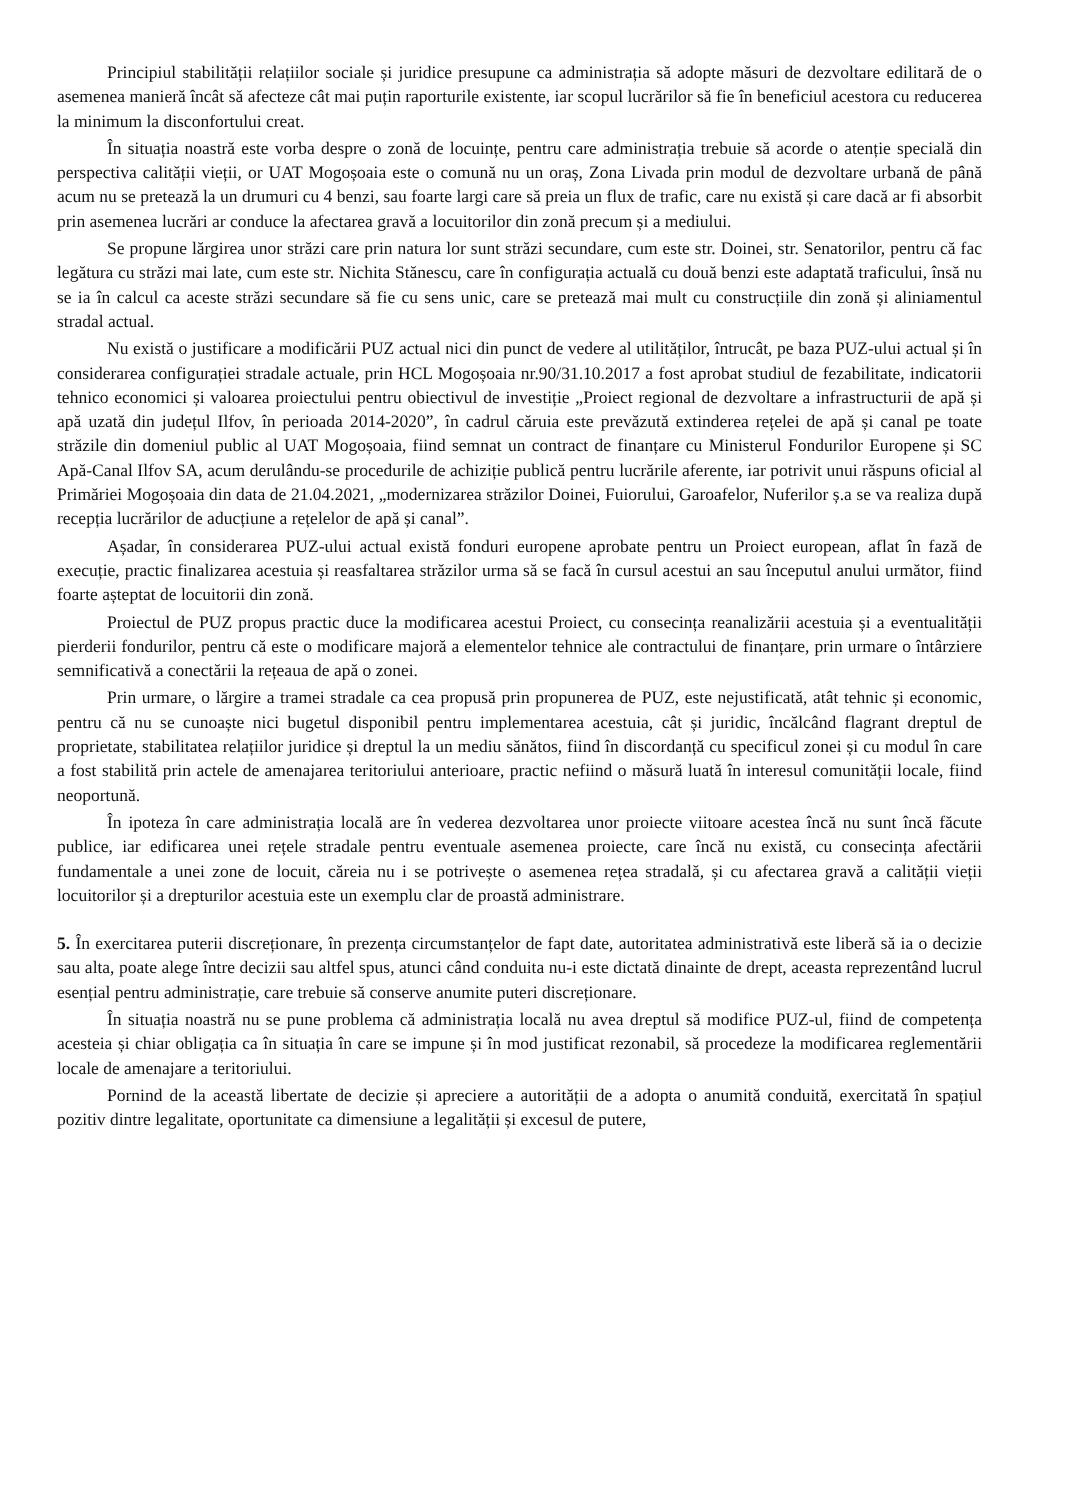Principiul stabilității relațiilor sociale și juridice presupune ca administrația să adopte măsuri de dezvoltare edilitară de o asemenea manieră încât să afecteze cât mai puțin raporturile existente, iar scopul lucrărilor să fie în beneficiul acestora cu reducerea la minimum la disconfortului creat.
În situația noastră este vorba despre o zonă de locuințe, pentru care administrația trebuie să acorde o atenție specială din perspectiva calității vieții, or UAT Mogoșoaia este o comună nu un oraș, Zona Livada prin modul de dezvoltare urbană de până acum nu se pretează la un drumuri cu 4 benzi, sau foarte largi care să preia un flux de trafic, care nu există și care dacă ar fi absorbit prin asemenea lucrări ar conduce la afectarea gravă a locuitorilor din zonă precum și a mediului.
Se propune lărgirea unor străzi care prin natura lor sunt străzi secundare, cum este str. Doinei, str. Senatorilor, pentru că fac legătura cu străzi mai late, cum este str. Nichita Stănescu, care în configurația actuală cu două benzi este adaptată traficului, însă nu se ia în calcul ca aceste străzi secundare să fie cu sens unic, care se pretează mai mult cu construcțiile din zonă și aliniamentul stradal actual.
Nu există o justificare a modificării PUZ actual nici din punct de vedere al utilităților, întrucât, pe baza PUZ-ului actual și în considerarea configurației stradale actuale, prin HCL Mogoșoaia nr.90/31.10.2017 a fost aprobat studiul de fezabilitate, indicatorii tehnico economici și valoarea proiectului pentru obiectivul de investiție „Proiect regional de dezvoltare a infrastructurii de apă și apă uzată din județul Ilfov, în perioada 2014-2020”, în cadrul căruia este prevăzută extinderea rețelei de apă și canal pe toate străzile din domeniul public al UAT Mogoșoaia, fiind semnat un contract de finanțare cu Ministerul Fondurilor Europene și SC Apă-Canal Ilfov SA, acum derulându-se procedurile de achiziție publică pentru lucrările aferente, iar potrivit unui răspuns oficial al Primăriei Mogoșoaia din data de 21.04.2021, „modernizarea străzilor Doinei, Fuiorului, Garoafelor, Nuferilor ș.a se va realiza după recepția lucrărilor de aducțiune a rețelelor de apă și canal”.
Așadar, în considerarea PUZ-ului actual există fonduri europene aprobate pentru un Proiect european, aflat în fază de execuție, practic finalizarea acestuia și reasfaltarea străzilor urma să se facă în cursul acestui an sau începutul anului următor, fiind foarte așteptat de locuitorii din zonă.
Proiectul de PUZ propus practic duce la modificarea acestui Proiect, cu consecința reanalizării acestuia și a eventualității pierderii fondurilor, pentru că este o modificare majoră a elementelor tehnice ale contractului de finanțare, prin urmare o întârziere semnificativă a conectării la rețeaua de apă o zonei.
Prin urmare, o lărgire a tramei stradale ca cea propusă prin propunerea de PUZ, este nejustificată, atât tehnic și economic, pentru că nu se cunoaște nici bugetul disponibil pentru implementarea acestuia, cât și juridic, încălcând flagrant dreptul de proprietate, stabilitatea relațiilor juridice și dreptul la un mediu sănătos, fiind în discordanță cu specificul zonei și cu modul în care a fost stabilită prin actele de amenajarea teritoriului anterioare, practic nefiind o măsură luată în interesul comunității locale, fiind neoportună.
În ipoteza în care administrația locală are în vederea dezvoltarea unor proiecte viitoare acestea încă nu sunt încă făcute publice, iar edificarea unei rețele stradale pentru eventuale asemenea proiecte, care încă nu există, cu consecința afectării fundamentale a unei zone de locuit, căreia nu i se potrivește o asemenea rețea stradală, și cu afectarea gravă a calității vieții locuitorilor și a drepturilor acestuia este un exemplu clar de proastă administrare.
5. În exercitarea puterii discreționare, în prezența circumstanțelor de fapt date, autoritatea administrativă este liberă să ia o decizie sau alta, poate alege între decizii sau altfel spus, atunci când conduita nu-i este dictată dinainte de drept, aceasta reprezentând lucrul esențial pentru administrație, care trebuie să conserve anumite puteri discreționare.
În situația noastră nu se pune problema că administrația locală nu avea dreptul să modifice PUZ-ul, fiind de competența acesteia și chiar obligația ca în situația în care se impune și în mod justificat rezonabil, să procedeze la modificarea reglementării locale de amenajare a teritoriului.
Pornind de la această libertate de decizie și apreciere a autorității de a adopta o anumită conduită, exercitată în spațiul pozitiv dintre legalitate, oportunitate ca dimensiune a legalității și excesul de putere,